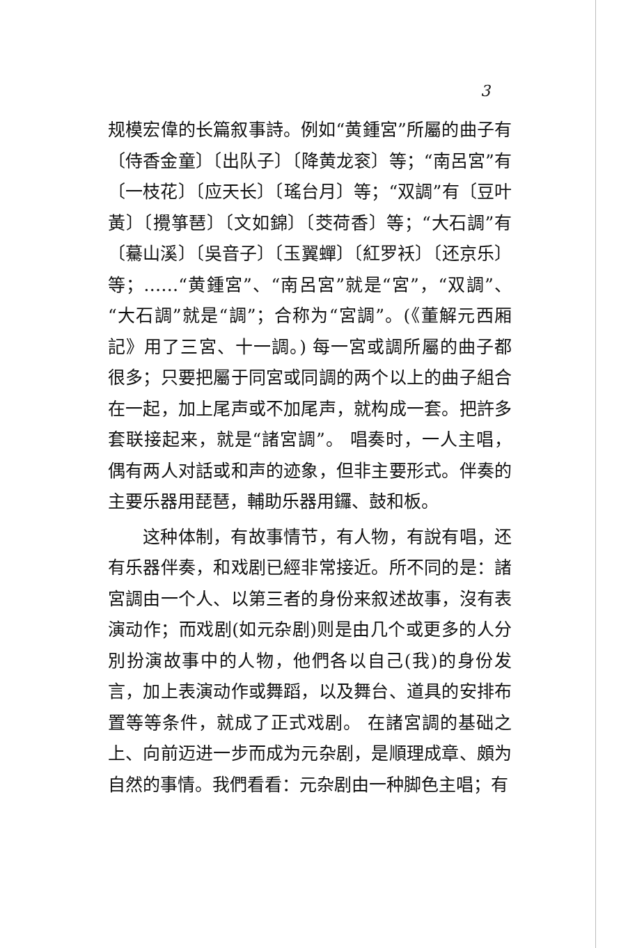3
规模宏偉的长篇叙事詩。例如“黄鍾宮”所屬的曲子有〔侍香金童〕〔出队子〕〔降黄龙衮〕等；“南呂宮”有〔一枝花〕〔应天长〕〔瑤台月〕等；“双調”有〔豆叶黃〕〔攪箏琶〕〔文如錦〕〔茭荷香〕等；“大石調”有〔驀山溪〕〔吳音子〕〔玉翼蟬〕〔紅罗袄〕〔还京乐〕等；……“黄鍾宮”、“南呂宮”就是“宮”，“双調”、“大石調”就是“調”；合称为“宮調”。(《董解元西厢記》用了三宮、十一調。) 每一宮或調所屬的曲子都很多；只要把屬于同宮或同調的两个以上的曲子組合在一起，加上尾声或不加尾声，就构成一套。把許多套联接起来，就是“諸宮調”。 唱奏时，一人主唱，偶有两人对話或和声的迹象，但非主要形式。伴奏的主要乐器用琵琶，輔助乐器用鑼、鼓和板。
这种体制，有故事情节，有人物，有說有唱，还有乐器伴奏，和戏剧已經非常接近。所不同的是：諸宮調由一个人、以第三者的身份来叙述故事，沒有表演动作；而戏剧(如元杂剧)则是由几个或更多的人分別扮演故事中的人物，他們各以自己(我)的身份发言，加上表演动作或舞蹈，以及舞台、道具的安排布置等等条件，就成了正式戏剧。 在諸宮調的基础之上、向前迈进一步而成为元杂剧，是順理成章、頗为自然的事情。我們看看：元杂剧由一种脚色主唱；有